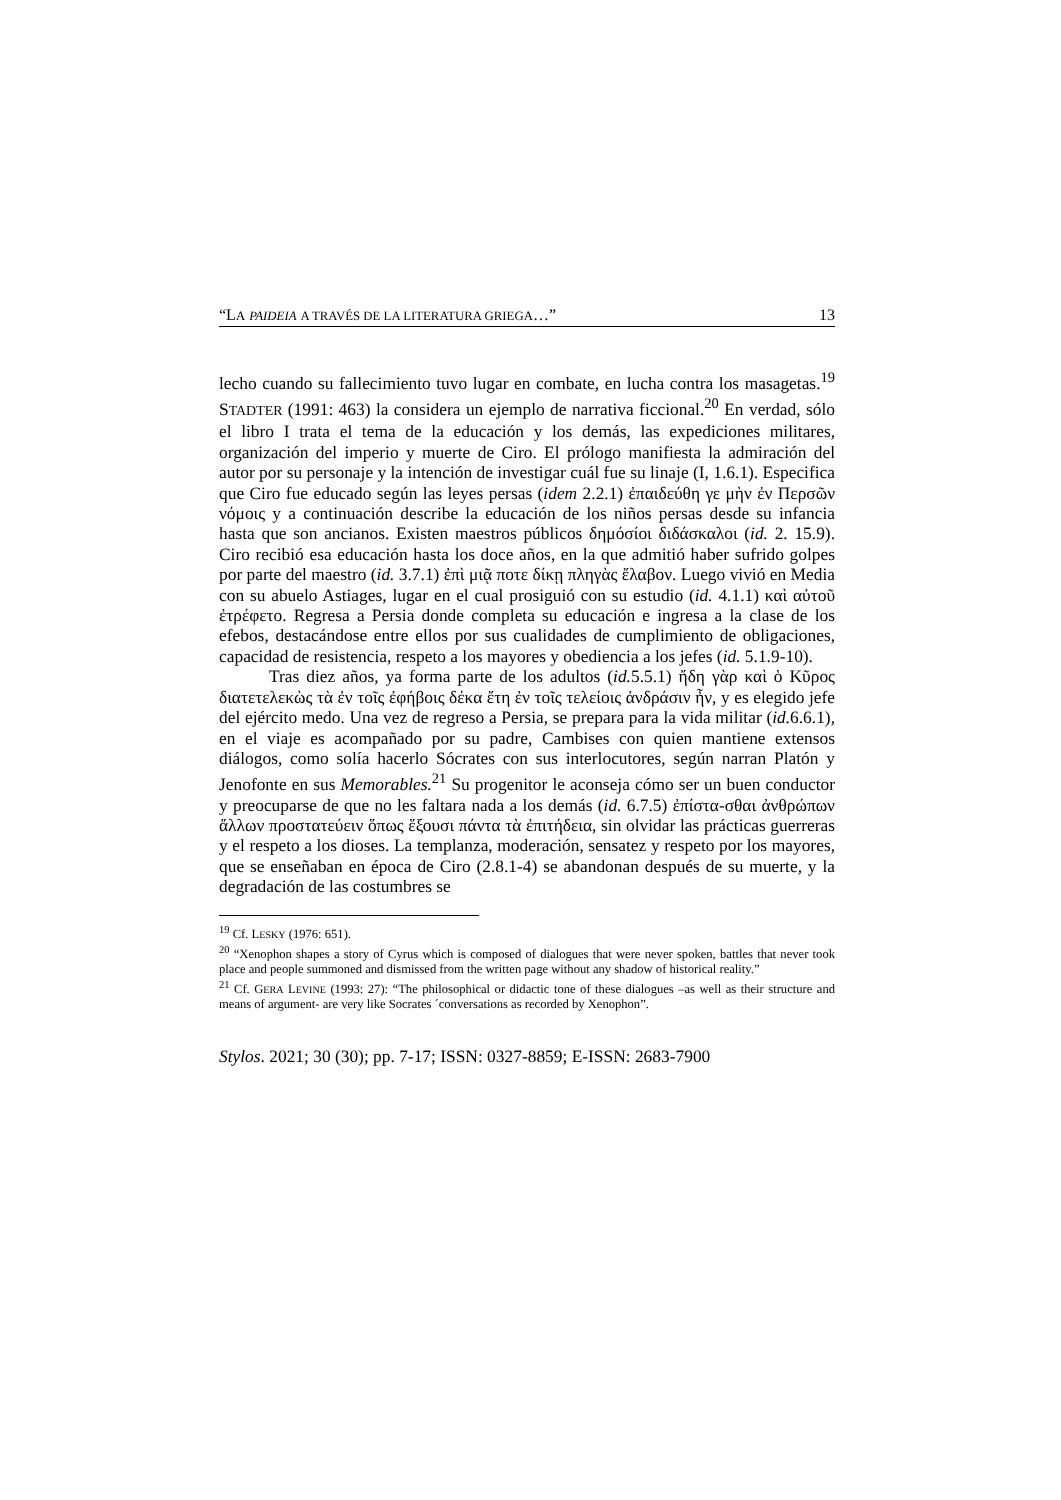“LA PAIDEIA A TRAVÉS DE LA LITERATURA GRIEGA…” 13
lecho cuando su fallecimiento tuvo lugar en combate, en lucha contra los masagetas.<sup>19</sup> STADTER (1991: 463) la considera un ejemplo de narrativa ficcional.<sup>20</sup> En verdad, sólo el libro I trata el tema de la educación y los demás, las expediciones militares, organización del imperio y muerte de Ciro. El prólogo manifiesta la admiración del autor por su personaje y la intención de investigar cuál fue su linaje (I, 1.6.1). Especifica que Ciro fue educado según las leyes persas (idem 2.2.1) ἐπαιδεύθη γε μὴν ἐν Περσῶν νόμοις y a continuación describe la educación de los niños persas desde su infancia hasta que son ancianos. Existen maestros públicos δημόσίοι διδάσκαλοι (id. 2. 15.9). Ciro recibió esa educación hasta los doce años, en la que admitió haber sufrido golpes por parte del maestro (id. 3.7.1) ἐπὶ μιᾷ ποτε δίκῃ πληγὰς ἔλαβον. Luego vivió en Media con su abuelo Astiages, lugar en el cual prosiguió con su estudio (id. 4.1.1) καὶ αὐτοῦ ἐτρέφετο. Regresa a Persia donde completa su educación e ingresa a la clase de los efebos, destacándose entre ellos por sus cualidades de cumplimiento de obligaciones, capacidad de resistencia, respeto a los mayores y obediencia a los jefes (id. 5.1.9-10).
Tras diez años, ya forma parte de los adultos (id. 5.5.1) ἤδη γὰρ καὶ ὁ Κῦρος διατετελεκὼς τὰ ἐν τοῖς ἐφήβοις δέκα ἔτη ἐν τοῖς τελείοις ἀνδράσιν ἦν, y es elegido jefe del ejército medo. Una vez de regreso a Persia, se prepara para la vida militar (id. 6.6.1), en el viaje es acompañado por su padre, Cambises con quien mantiene extensos diálogos, como solía hacerlo Sócrates con sus interlocutores, según narran Platón y Jenofonte en sus Memorables.<sup>21</sup> Su progenitor le aconseja cómo ser un buen conductor y preocuparse de que no les faltara nada a los demás (id. 6.7.5) ἐπίστα-σθαι ἀνθρώπων ἄλλων προστατεύειν ὅπως ἕξουσι πάντα τὰ ἐπιτήδεια, sin olvidar las prácticas guerreras y el respeto a los dioses. La templanza, moderación, sensatez y respeto por los mayores, que se enseñaban en época de Ciro (2.8.1-4) se abandonan después de su muerte, y la degradación de las costumbres se
<sup>19</sup> Cf. LESKY (1976: 651).
<sup>20</sup> “Xenophon shapes a story of Cyrus which is composed of dialogues that were never spoken, battles that never took place and people summoned and dismissed from the written page without any shadow of historical reality.”
<sup>21</sup> Cf. GERA LEVINE (1993: 27): “The philosophical or didactic tone of these dialogues –as well as their structure and means of argument- are very like Socrates ´conversations as recorded by Xenophon”.
Stylos. 2021; 30 (30); pp. 7-17; ISSN: 0327-8859; E-ISSN: 2683-7900